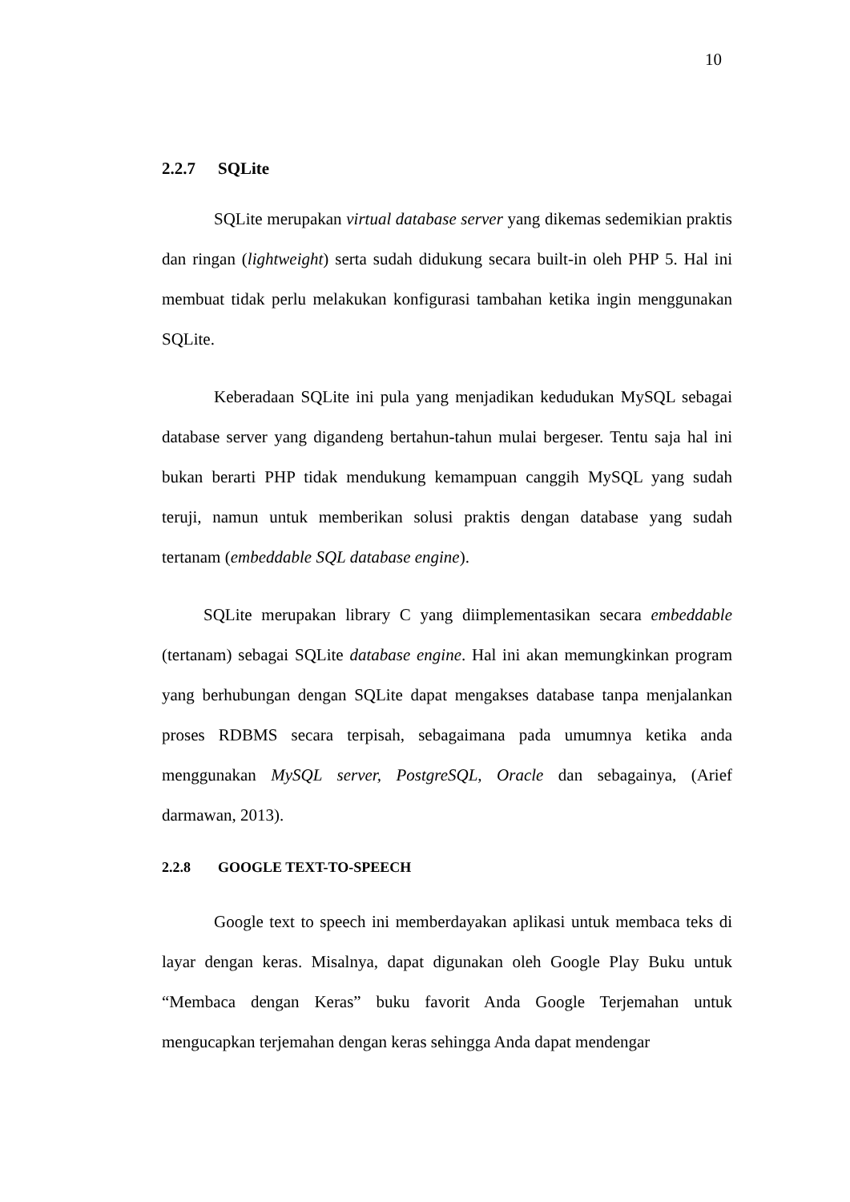10
2.2.7 SQLite
SQLite merupakan virtual database server yang dikemas sedemikian praktis dan ringan (lightweight) serta sudah didukung secara built-in oleh PHP 5. Hal ini membuat tidak perlu melakukan konfigurasi tambahan ketika ingin menggunakan SQLite.
Keberadaan SQLite ini pula yang menjadikan kedudukan MySQL sebagai database server yang digandeng bertahun-tahun mulai bergeser. Tentu saja hal ini bukan berarti PHP tidak mendukung kemampuan canggih MySQL yang sudah teruji, namun untuk memberikan solusi praktis dengan database yang sudah tertanam (embeddable SQL database engine).
SQLite merupakan library C yang diimplementasikan secara embeddable (tertanam) sebagai SQLite database engine. Hal ini akan memungkinkan program yang berhubungan dengan SQLite dapat mengakses database tanpa menjalankan proses RDBMS secara terpisah, sebagaimana pada umumnya ketika anda menggunakan MySQL server, PostgreSQL, Oracle dan sebagainya, (Arief darmawan, 2013).
2.2.8 GOOGLE TEXT-TO-SPEECH
Google text to speech ini memberdayakan aplikasi untuk membaca teks di layar dengan keras. Misalnya, dapat digunakan oleh Google Play Buku untuk “Membaca dengan Keras” buku favorit Anda Google Terjemahan untuk mengucapkan terjemahan dengan keras sehingga Anda dapat mendengar